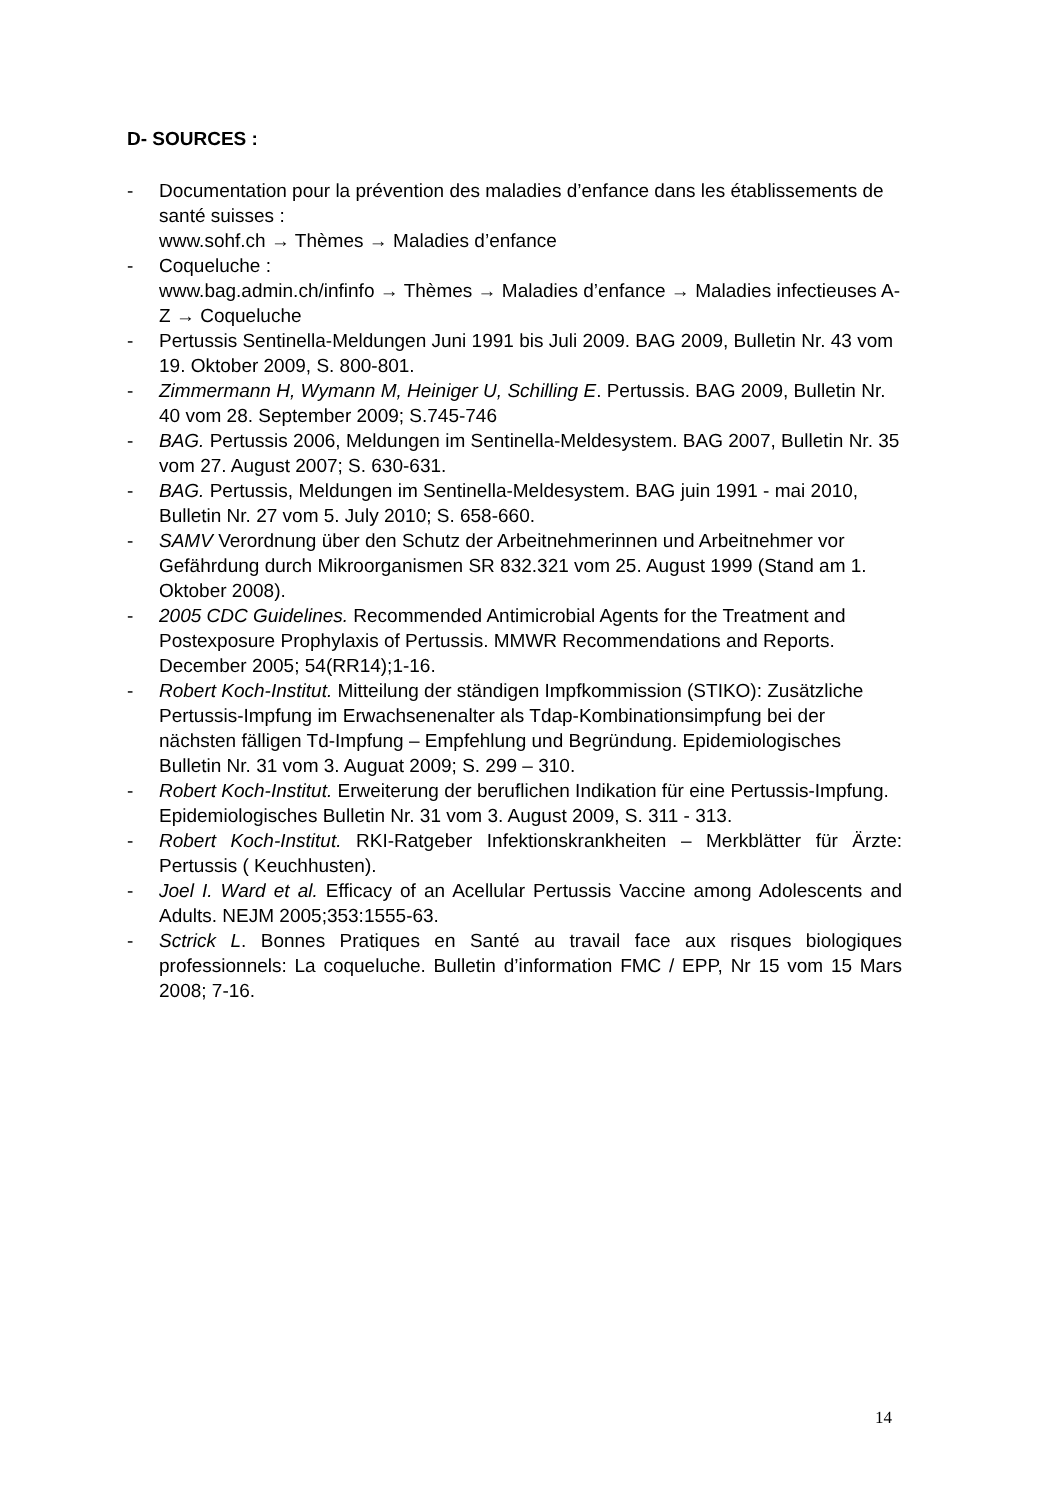D- SOURCES :
- Documentation pour la prévention des maladies d’enfance dans les établissements de santé suisses :
www.sohf.ch → Thèmes → Maladies d’enfance
- Coqueluche :
www.bag.admin.ch/infinfo → Thèmes → Maladies d’enfance → Maladies infectieuses A-Z → Coqueluche
- Pertussis Sentinella-Meldungen Juni 1991 bis Juli 2009. BAG 2009, Bulletin Nr. 43 vom 19. Oktober 2009, S. 800-801.
- Zimmermann H, Wymann M, Heiniger U, Schilling E. Pertussis. BAG 2009, Bulletin Nr. 40 vom 28. September 2009; S.745-746
- BAG. Pertussis 2006, Meldungen im Sentinella-Meldesystem. BAG 2007, Bulletin Nr. 35 vom 27. August 2007; S. 630-631.
- BAG. Pertussis, Meldungen im Sentinella-Meldesystem. BAG juin 1991 - mai 2010, Bulletin Nr. 27 vom 5. July 2010; S. 658-660.
- SAMV Verordnung über den Schutz der Arbeitnehmerinnen und Arbeitnehmer vor Gefährdung durch Mikroorganismen SR 832.321 vom 25. August 1999 (Stand am 1. Oktober 2008).
- 2005 CDC Guidelines. Recommended Antimicrobial Agents for the Treatment and Postexposure Prophylaxis of Pertussis. MMWR Recommendations and Reports. December 2005; 54(RR14);1-16.
- Robert Koch-Institut. Mitteilung der ständigen Impfkommission (STIKO): Zusätzliche Pertussis-Impfung im Erwachsenenalter als Tdap-Kombinationsimpfung bei der nächsten fälligen Td-Impfung – Empfehlung und Begründung. Epidemiologisches Bulletin Nr. 31 vom 3. Auguat 2009; S. 299 – 310.
- Robert Koch-Institut. Erweiterung der beruflichen Indikation für eine Pertussis-Impfung. Epidemiologisches Bulletin Nr. 31 vom 3. August 2009, S. 311 - 313.
- Robert Koch-Institut. RKI-Ratgeber Infektionskrankheiten – Merkblätter für Ärzte: Pertussis ( Keuchhusten).
- Joel I. Ward et al. Efficacy of an Acellular Pertussis Vaccine among Adolescents and Adults. NEJM 2005;353:1555-63.
- Sctrick L. Bonnes Pratiques en Santé au travail face aux risques biologiques professionnels: La coqueluche. Bulletin d’information FMC / EPP, Nr 15 vom 15 Mars 2008; 7-16.
14